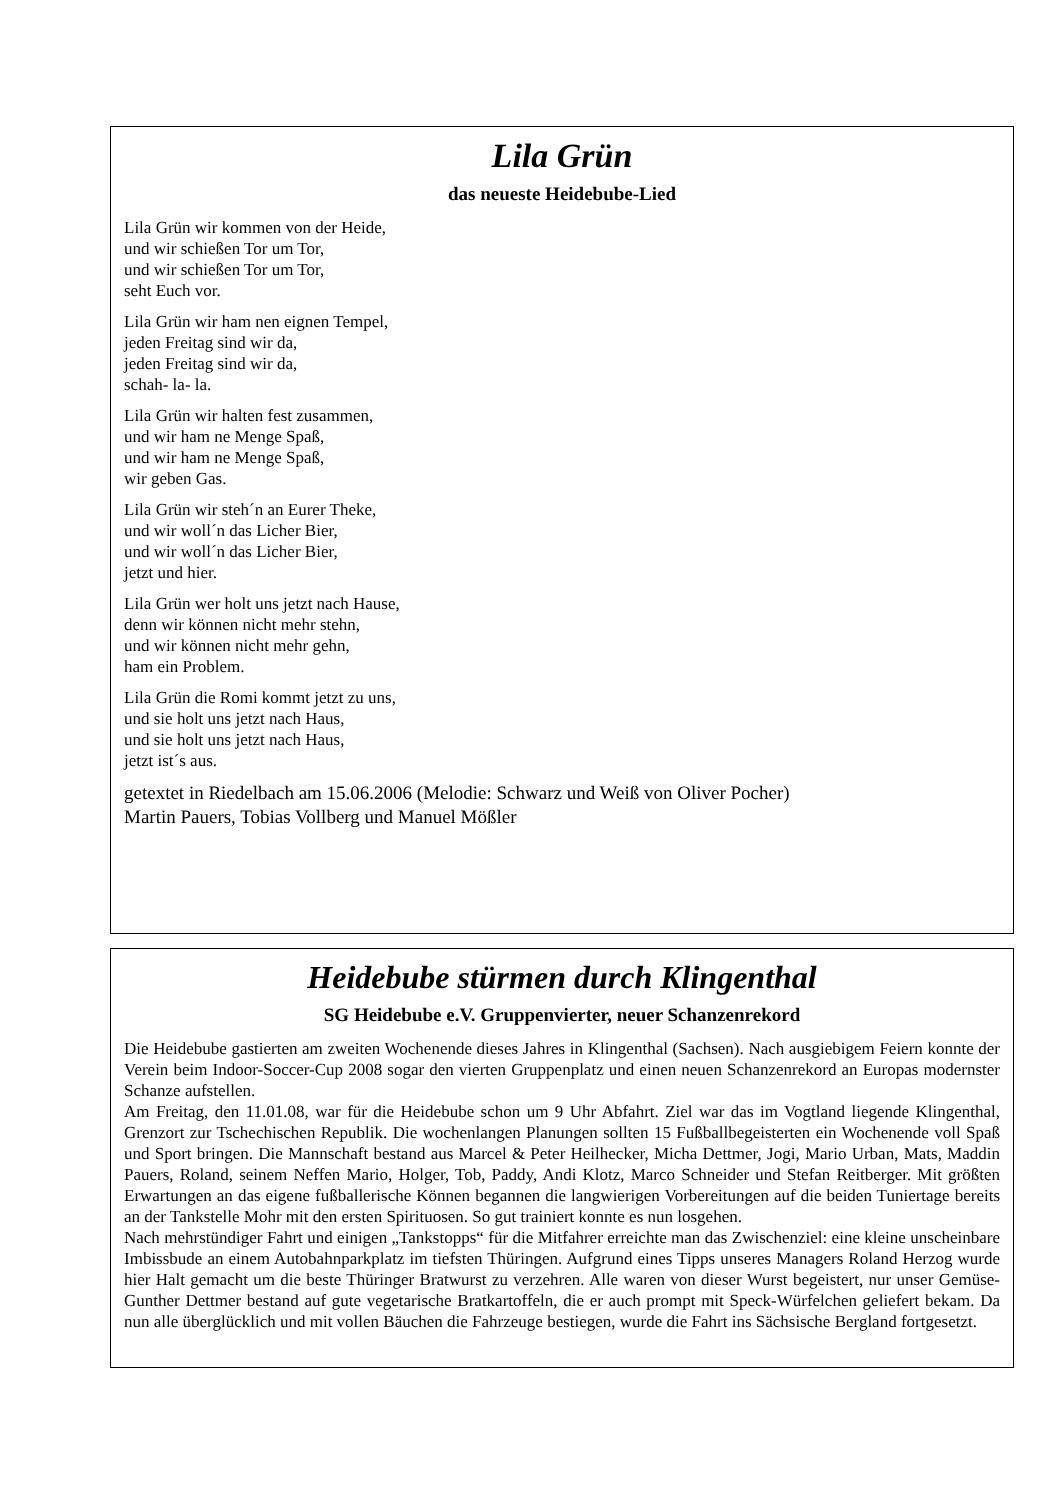Lila Grün
das neueste Heidebube-Lied
Lila Grün wir kommen von der Heide,
und wir schießen Tor um Tor,
und wir schießen Tor um Tor,
seht Euch vor.
Lila Grün wir ham nen eignen Tempel,
jeden Freitag sind wir da,
jeden Freitag sind wir da,
schah- la- la.
Lila Grün wir halten fest zusammen,
und wir ham ne Menge Spaß,
und wir ham ne Menge Spaß,
wir geben Gas.
Lila Grün wir steh´n an Eurer Theke,
und wir woll´n das Licher Bier,
und wir woll´n das Licher Bier,
jetzt und hier.
Lila Grün wer holt uns jetzt nach Hause,
denn wir können nicht mehr stehn,
und wir können nicht mehr gehn,
ham ein Problem.
Lila Grün die Romi kommt jetzt zu uns,
und sie holt uns jetzt nach Haus,
und sie holt uns jetzt nach Haus,
jetzt ist´s aus.
getextet in Riedelbach am 15.06.2006 (Melodie: Schwarz und Weiß von Oliver Pocher)
Martin Pauers, Tobias Vollberg und Manuel Mößler
Heidebube stürmen durch Klingenthal
SG Heidebube e.V. Gruppenvierter, neuer Schanzenrekord
Die Heidebube gastierten am zweiten Wochenende dieses Jahres in Klingenthal (Sachsen). Nach ausgiebigem Feiern konnte der Verein beim Indoor-Soccer-Cup 2008 sogar den vierten Gruppenplatz und einen neuen Schanzenrekord an Europas modernster Schanze aufstellen.
Am Freitag, den 11.01.08, war für die Heidebube schon um 9 Uhr Abfahrt. Ziel war das im Vogtland liegende Klingenthal, Grenzort zur Tschechischen Republik. Die wochenlangen Planungen sollten 15 Fußballbegeisterten ein Wochenende voll Spaß und Sport bringen. Die Mannschaft bestand aus Marcel & Peter Heilhecker, Micha Dettmer, Jogi, Mario Urban, Mats, Maddin Pauers, Roland, seinem Neffen Mario, Holger, Tob, Paddy, Andi Klotz, Marco Schneider und Stefan Reitberger. Mit größten Erwartungen an das eigene fußballerische Können begannen die langwierigen Vorbereitungen auf die beiden Tuniertage bereits an der Tankstelle Mohr mit den ersten Spirituosen. So gut trainiert konnte es nun losgehen.
Nach mehrstündiger Fahrt und einigen „Tankstopps“ für die Mitfahrer erreichte man das Zwischenziel: eine kleine unscheinbare Imbissbude an einem Autobahnparkplatz im tiefsten Thüringen. Aufgrund eines Tipps unseres Managers Roland Herzog wurde hier Halt gemacht um die beste Thüringer Bratwurst zu verzehren. Alle waren von dieser Wurst begeistert, nur unser Gemüse-Gunther Dettmer bestand auf gute vegetarische Bratkartoffeln, die er auch prompt mit Speck-Würfelchen geliefert bekam. Da nun alle überglücklich und mit vollen Bäuchen die Fahrzeuge bestiegen, wurde die Fahrt ins Sächsische Bergland fortgesetzt.